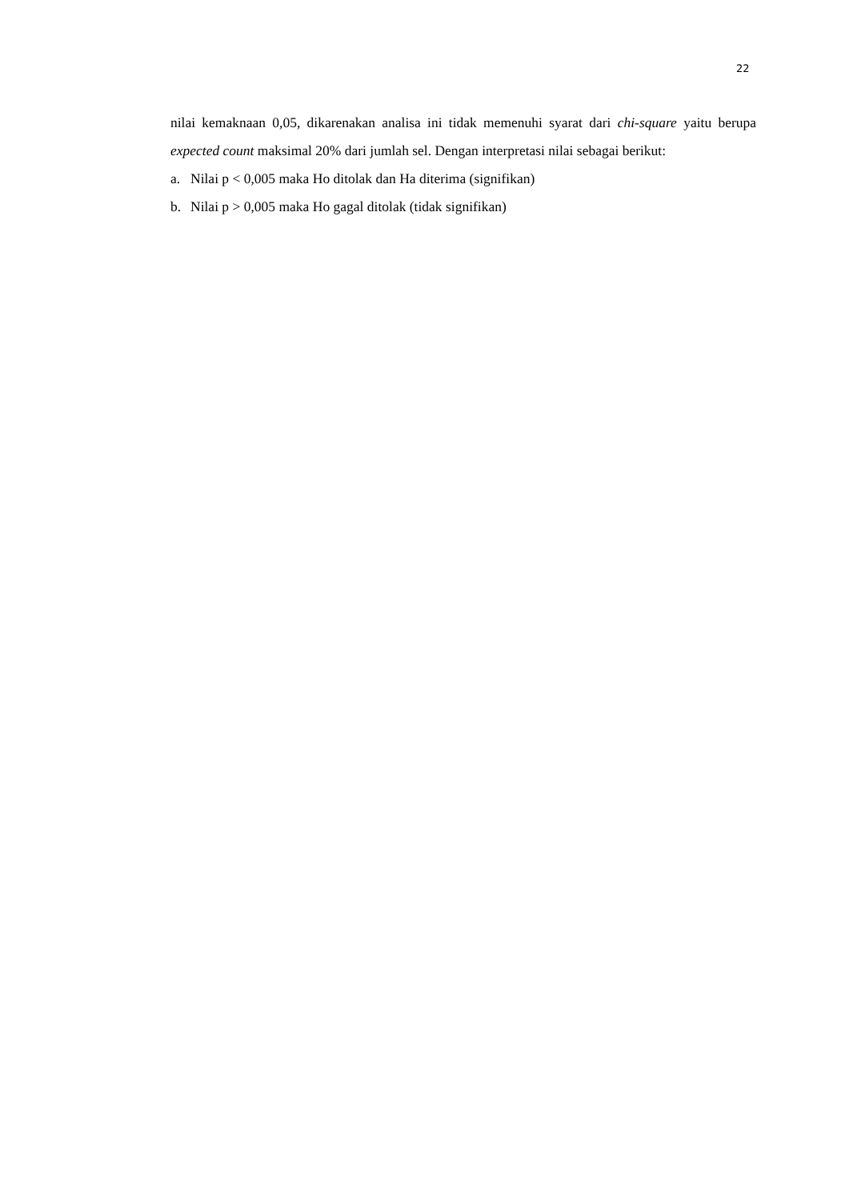22
nilai kemaknaan 0,05, dikarenakan analisa ini tidak memenuhi syarat dari chi-square yaitu berupa expected count maksimal 20% dari jumlah sel. Dengan interpretasi nilai sebagai berikut:
a. Nilai p < 0,005 maka Ho ditolak dan Ha diterima (signifikan)
b. Nilai p > 0,005 maka Ho gagal ditolak (tidak signifikan)